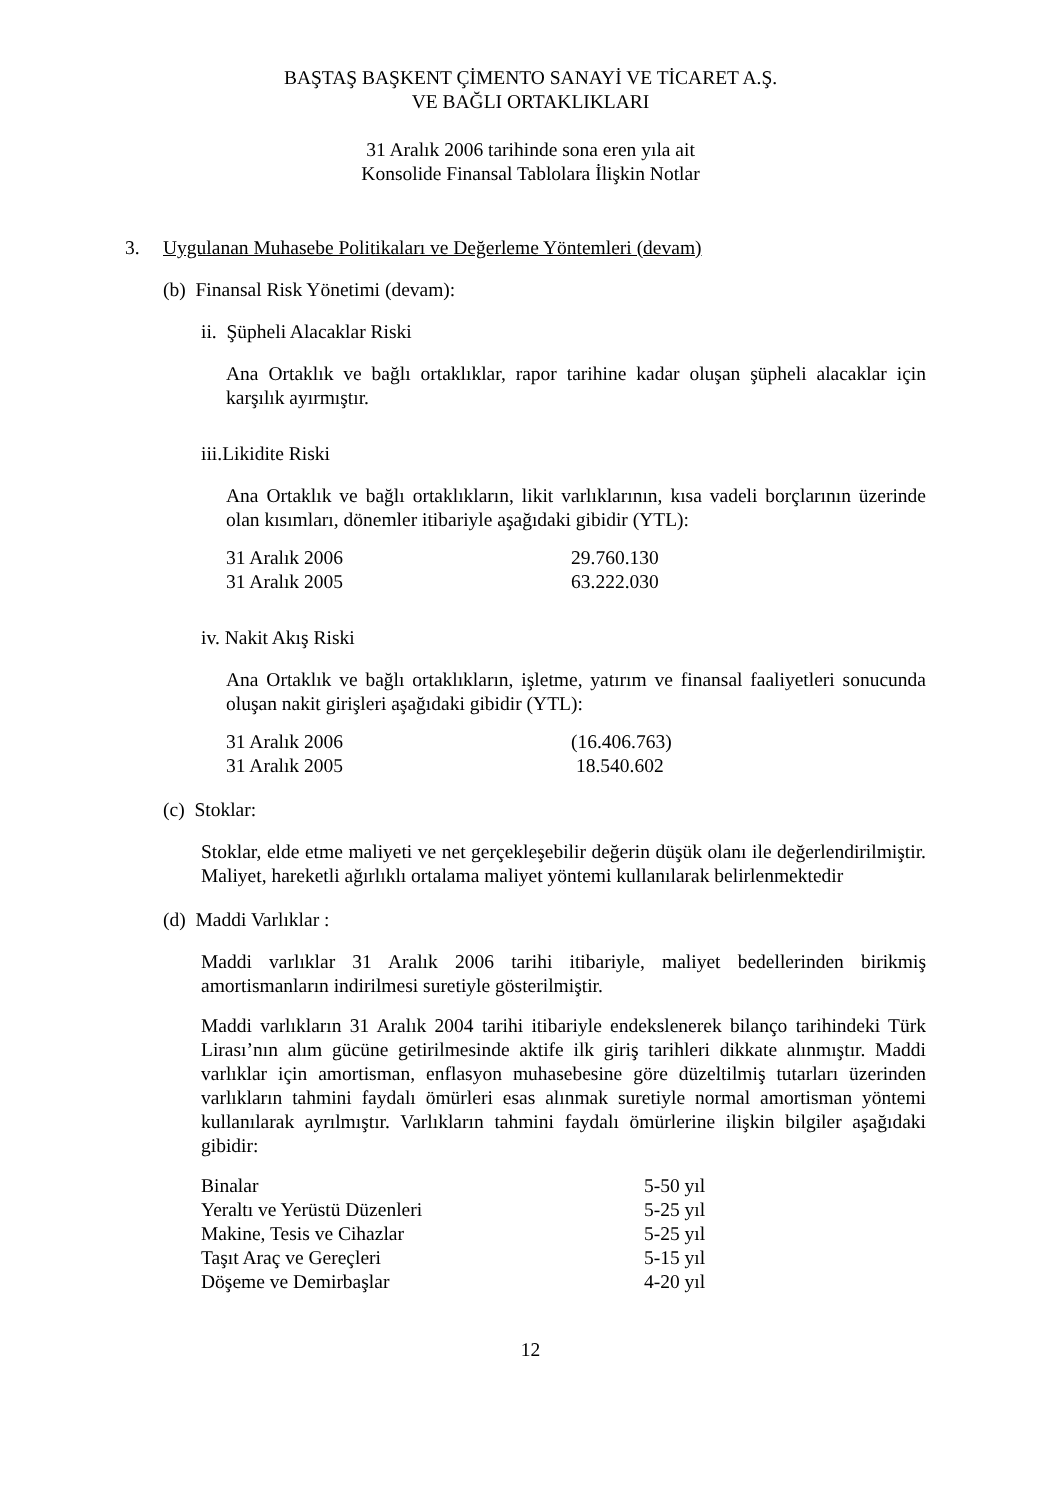BAŞTAŞ BAŞKENT ÇİMENTO SANAYİ VE TİCARET A.Ş.
VE BAĞLI ORTAKLIKLARI
31 Aralık 2006 tarihinde sona eren yıla ait
Konsolide Finansal Tablolara İlişkin Notlar
3. Uygulanan Muhasebe Politikaları ve Değerleme Yöntemleri (devam)
(b) Finansal Risk Yönetimi (devam):
ii. Şüpheli Alacaklar Riski
Ana Ortaklık ve bağlı ortaklıklar, rapor tarihine kadar oluşan şüpheli alacaklar için karşılık ayırmıştır.
iii.Likidite Riski
Ana Ortaklık ve bağlı ortaklıkların, likit varlıklarının, kısa vadeli borçlarının üzerinde olan kısımları, dönemler itibariyle aşağıdaki gibidir (YTL):
| 31 Aralık 2006 | 29.760.130 |
| 31 Aralık 2005 | 63.222.030 |
iv. Nakit Akış Riski
Ana Ortaklık ve bağlı ortaklıkların, işletme, yatırım ve finansal faaliyetleri sonucunda oluşan nakit girişleri aşağıdaki gibidir (YTL):
| 31 Aralık 2006 | (16.406.763) |
| 31 Aralık 2005 | 18.540.602 |
(c) Stoklar:
Stoklar, elde etme maliyeti ve net gerçekleşebilir değerin düşük olanı ile değerlendirilmiştir. Maliyet, hareketli ağırlıklı ortalama maliyet yöntemi kullanılarak belirlenmektedir
(d) Maddi Varlıklar :
Maddi varlıklar 31 Aralık 2006 tarihi itibariyle, maliyet bedellerinden birikmiş amortismanların indirilmesi suretiyle gösterilmiştir.
Maddi varlıkların 31 Aralık 2004 tarihi itibariyle endekslenerek bilanço tarihindeki Türk Lirası’nın alım gücüne getirilmesinde aktife ilk giriş tarihleri dikkate alınmıştır. Maddi varlıklar için amortisman, enflasyon muhasebesine göre düzeltilmiş tutarları üzerinden varlıkların tahmini faydalı ömürleri esas alınmak suretiyle normal amortisman yöntemi kullanılarak ayrılmıştır. Varlıkların tahmini faydalı ömürlerine ilişkin bilgiler aşağıdaki gibidir:
| Binalar | 5-50 yıl |
| Yeraltı ve Yerüstü Düzenleri | 5-25 yıl |
| Makine, Tesis ve Cihazlar | 5-25 yıl |
| Taşıt Araç ve Gereçleri | 5-15 yıl |
| Döşeme ve Demirbaşlar | 4-20 yıl |
12